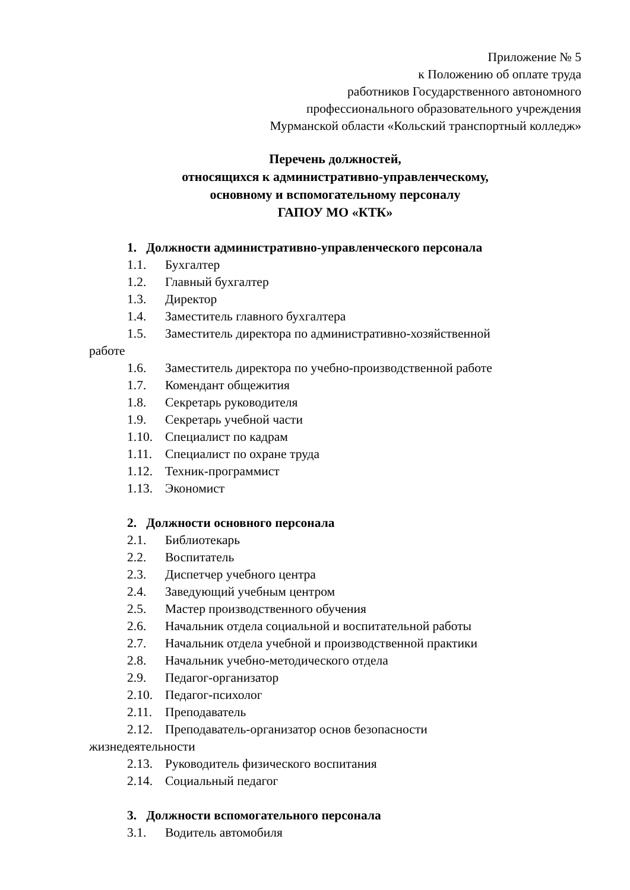Приложение № 5
к Положению об оплате труда
работников Государственного автономного
профессионального образовательного учреждения
Мурманской области «Кольский транспортный колледж»
Перечень должностей,
относящихся к административно-управленческому,
основному и вспомогательному персоналу
ГАПОУ МО «КТК»
1. Должности административно-управленческого персонала
1.1. Бухгалтер
1.2. Главный бухгалтер
1.3. Директор
1.4. Заместитель главного бухгалтера
1.5. Заместитель директора по административно-хозяйственной
работе
1.6. Заместитель директора по учебно-производственной работе
1.7. Комендант общежития
1.8. Секретарь руководителя
1.9. Секретарь учебной части
1.10. Специалист по кадрам
1.11. Специалист по охране труда
1.12. Техник-программист
1.13. Экономист
2. Должности основного персонала
2.1. Библиотекарь
2.2. Воспитатель
2.3. Диспетчер учебного центра
2.4. Заведующий учебным центром
2.5. Мастер производственного обучения
2.6. Начальник отдела социальной и воспитательной работы
2.7. Начальник отдела учебной и производственной практики
2.8. Начальник учебно-методического отдела
2.9. Педагог-организатор
2.10. Педагог-психолог
2.11. Преподаватель
2.12. Преподаватель-организатор основ безопасности
жизнедеятельности
2.13. Руководитель физического воспитания
2.14. Социальный педагог
3. Должности вспомогательного персонала
3.1. Водитель автомобиля